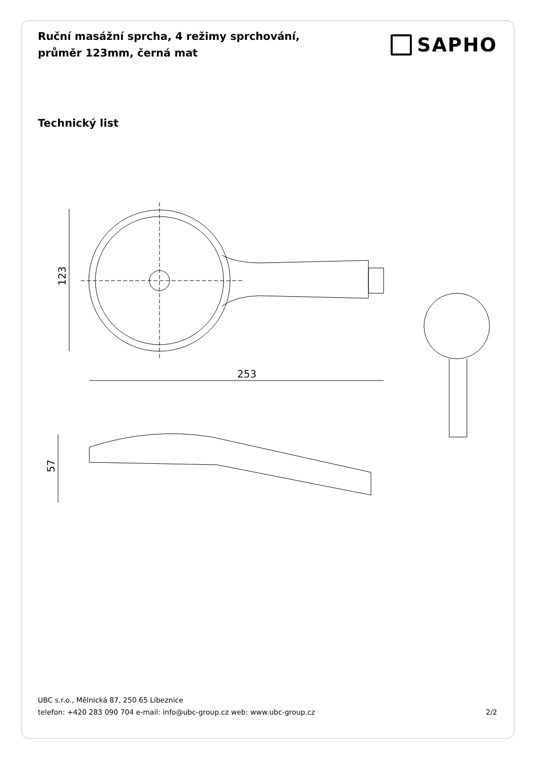Ruční masážní sprcha, 4 režimy sprchování, průměr 123mm, černá mat
SAPHO
Technický list
123
253
57
UBC s.r.o., Mělnická 87, 250 65 Líbeznice
telefon: +420 283 090 704 e-mail: info@ubc-group.cz web: www.ubc-group.cz
2/2